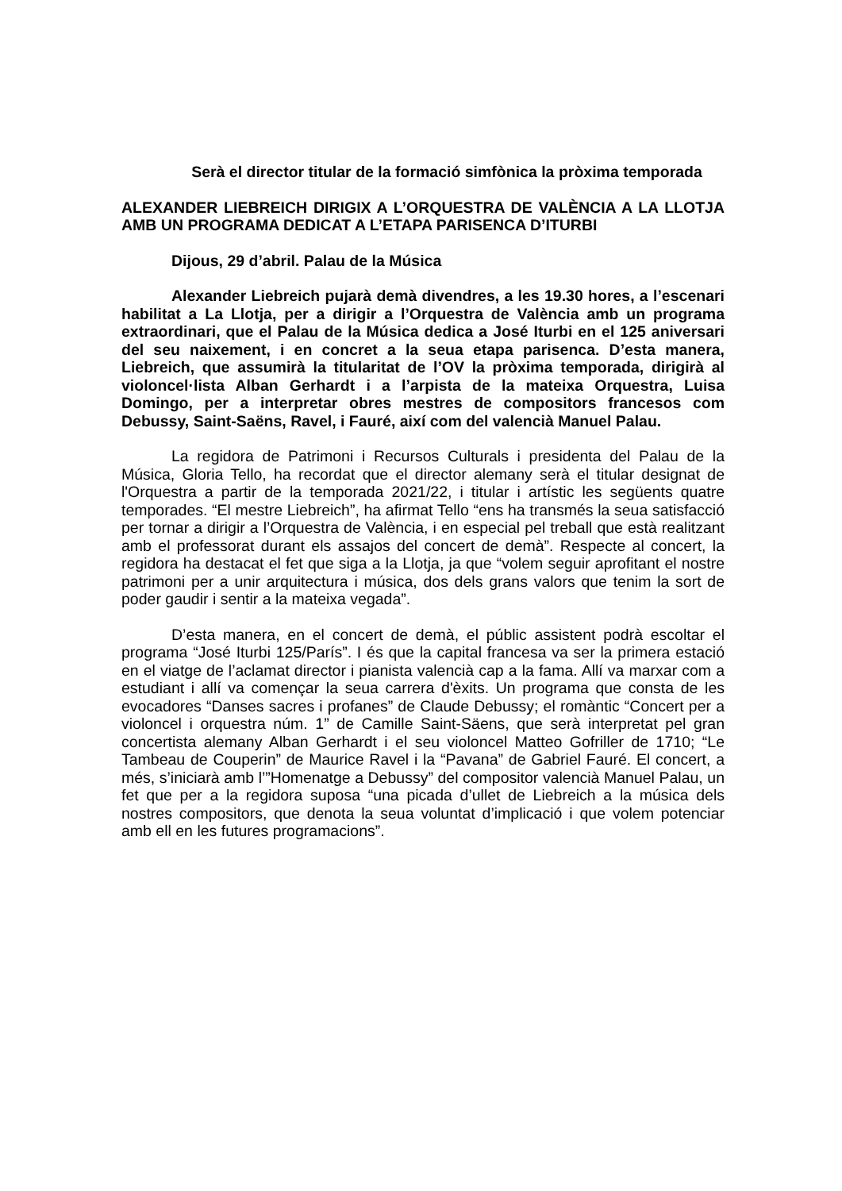Serà el director titular de la formació simfònica la pròxima temporada
ALEXANDER LIEBREICH DIRIGIX A L’ORQUESTRA DE VALÈNCIA A LA LLOTJA AMB UN PROGRAMA DEDICAT A L’ETAPA PARISENCA D’ITURBI
Dijous, 29 d’abril. Palau de la Música
Alexander Liebreich pujarà demà divendres, a les 19.30 hores, a l’escenari habilitat a La Llotja, per a dirigir a l’Orquestra de València amb un programa extraordinari, que el Palau de la Música dedica a José Iturbi en el 125 aniversari del seu naixement, i en concret a la seua etapa parisenca. D’esta manera, Liebreich, que assumirà la titularitat de l’OV la pròxima temporada, dirigirà al violoncel·lista Alban Gerhardt i a l’arpista de la mateixa Orquestra, Luisa Domingo, per a interpretar obres mestres de compositors francesos com Debussy, Saint-Saëns, Ravel, i Fauré, així com del valencià Manuel Palau.
La regidora de Patrimoni i Recursos Culturals i presidenta del Palau de la Música, Gloria Tello, ha recordat que el director alemany serà el titular designat de l'Orquestra a partir de la temporada 2021/22, i titular i artístic les següents quatre temporades. “El mestre Liebreich”, ha afirmat Tello “ens ha transmés la seua satisfacció per tornar a dirigir a l’Orquestra de València, i en especial pel treball que està realitzant amb el professorat durant els assajos del concert de demà”. Respecte al concert, la regidora ha destacat el fet que siga a la Llotja, ja que “volem seguir aprofitant el nostre patrimoni per a unir arquitectura i música, dos dels grans valors que tenim la sort de poder gaudir i sentir a la mateixa vegada”.
D’esta manera, en el concert de demà, el públic assistent podrà escoltar el programa “José Iturbi 125/París”. I és que la capital francesa va ser la primera estació en el viatge de l’aclamat director i pianista valencià cap a la fama. Allí va marxar com a estudiant i allí va començar la seua carrera d'èxits. Un programa que consta de les evocadores “Danses sacres i profanes” de Claude Debussy; el romàntic “Concert per a violoncel i orquestra núm. 1” de Camille Saint-Säens, que serà interpretat pel gran concertista alemany Alban Gerhardt i el seu violoncel Matteo Gofriller de 1710; “Le Tambeau de Couperin” de Maurice Ravel i la “Pavana” de Gabriel Fauré. El concert, a més, s’iniciarà amb l’”Homenatge a Debussy” del compositor valencià Manuel Palau, un fet que per a la regidora suposa “una picada d’ullet de Liebreich a la música dels nostres compositors, que denota la seua voluntat d’implicació i que volem potenciar amb ell en les futures programacions”.